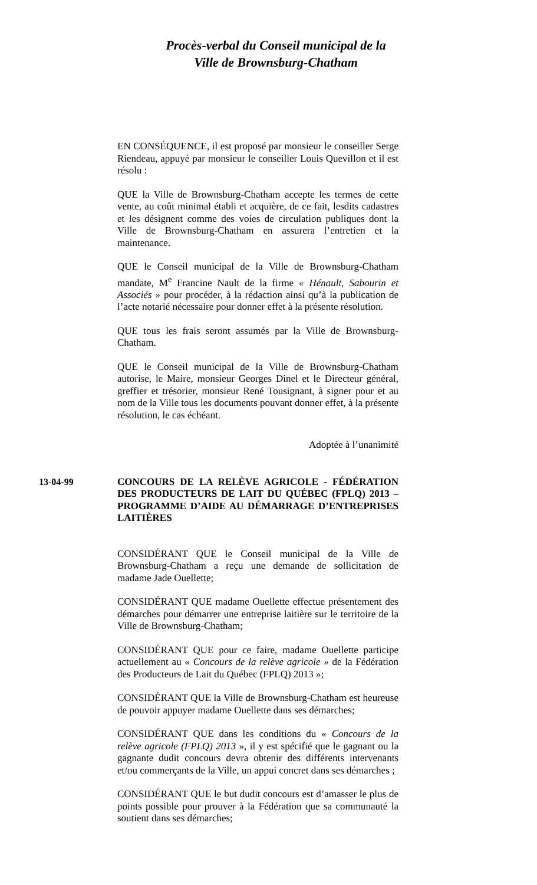Procès-verbal du Conseil municipal de la
Ville de Brownsburg-Chatham
EN CONSÉQUENCE, il est proposé par monsieur le conseiller Serge Riendeau, appuyé par monsieur le conseiller Louis Quevillon et il est résolu :
QUE la Ville de Brownsburg-Chatham accepte les termes de cette vente, au coût minimal établi et acquière, de ce fait, lesdits cadastres et les désignent comme des voies de circulation publiques dont la Ville de Brownsburg-Chatham en assurera l’entretien et la maintenance.
QUE le Conseil municipal de la Ville de Brownsburg-Chatham mandate, M<sup>e</sup> Francine Nault de la firme « Hénault, Sabourin et Associés » pour procéder, à la rédaction ainsi qu’à la publication de l’acte notarié nécessaire pour donner effet à la présente résolution.
QUE tous les frais seront assumés par la Ville de Brownsburg-Chatham.
QUE le Conseil municipal de la Ville de Brownsburg-Chatham autorise, le Maire, monsieur Georges Dinel et le Directeur général, greffier et trésorier, monsieur René Tousignant, à signer pour et au nom de la Ville tous les documents pouvant donner effet, à la présente résolution, le cas échéant.
Adoptée à l’unanimité
13-04-99 CONCOURS DE LA RELÈVE AGRICOLE - FÉDÉRATION DES PRODUCTEURS DE LAIT DU QUÉBEC (FPLQ) 2013 – PROGRAMME D’AIDE AU DÉMARRAGE D’ENTREPRISES LAITIÈRES
CONSIDÉRANT QUE le Conseil municipal de la Ville de Brownsburg-Chatham a reçu une demande de sollicitation de madame Jade Ouellette;
CONSIDÉRANT QUE madame Ouellette effectue présentement des démarches pour démarrer une entreprise laitière sur le territoire de la Ville de Brownsburg-Chatham;
CONSIDÉRANT QUE pour ce faire, madame Ouellette participe actuellement au « Concours de la relève agricole » de la Fédération des Producteurs de Lait du Québec (FPLQ) 2013 »;
CONSIDÉRANT QUE la Ville de Brownsburg-Chatham est heureuse de pouvoir appuyer madame Ouellette dans ses démarches;
CONSIDÉRANT QUE dans les conditions du « Concours de la relève agricole (FPLQ) 2013 », il y est spécifié que le gagnant ou la gagnante dudit concours devra obtenir des différents intervenants et/ou commerçants de la Ville, un appui concret dans ses démarches ;
CONSIDÉRANT QUE le but dudit concours est d’amasser le plus de points possible pour prouver à la Fédération que sa communauté la soutient dans ses démarches;